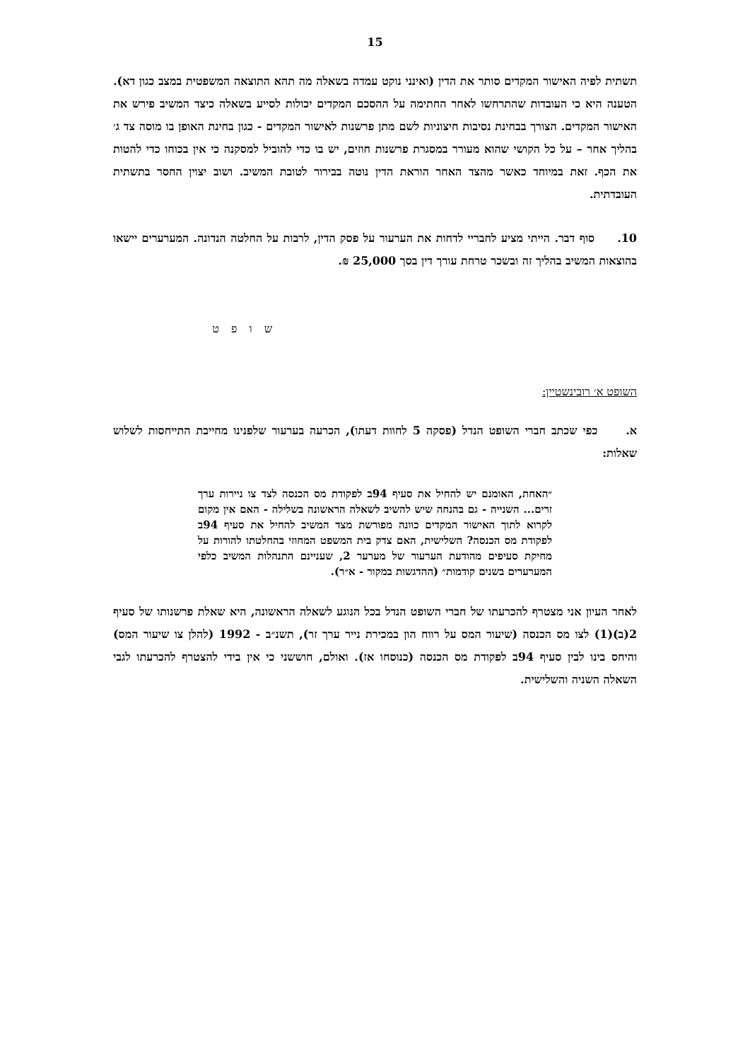15
תשתית לפיה האישור המקדים סותר את הדין (ואינני נוקט עמדה בשאלה מה תהא התוצאה המשפטית במצב כגון דא). הטענה היא כי העובדות שהתרחשו לאחר החתימה על ההסכם המקדים יכולות לסייע בשאלה כיצד המשיב פירש את האישור המקדים. הצורך בבחינת נסיבות חיצוניות לשם מתן פרשנות לאישור המקדים - כגון בחינת האופן בו מוסה צד ג׳ בהליך אחר – על כל הקושי שהוא מעורר במסגרת פרשנות חוזים, יש בו כדי להוביל למסקנה כי אין בכוחו כדי להטות את הכף. זאת במיוחד כאשר מהצד האחר הוראת הדין נוטה בבירור לטובת המשיב. ושוב יצוין החסר בתשתית העובדתית.
10. סוף דבר. הייתי מציע לחבריי לדחות את הערעור על פסק הדין, לרבות על החלטה הנדונה. המערערים יישאו בהוצאות המשיב בהליך זה ובשכר טרחת עורך דין בסך 25,000 ₪.
ש ו פ ט
השופט א׳ רובינשטיין:
א. כפי שכתב חברי השופט הנדל (פסקה 5 לחוות דעתו), הכרעה בערעור שלפנינו מחייבת התייחסות לשלוש שאלות:
״האחת, האומנם יש להחיל את סעיף 94ב לפקודת מס הכנסה לצד צו ניירות ערך זרים... השנייה - גם בהנחה שיש להשיב לשאלה הראשונה בשלילה - האם אין מקום לקרוא לתוך האישור המקדים כוונה מפורשת מצד המשיב להחיל את סעיף 94ב לפקודת מס הכנסה? השלישית, האם צדק בית המשפט המחוזי בהחלטתו להורות על מחיקת סעיפים מהודעת הערעור של מערער 2, שעניינם התנהלות המשיב כלפי המערערים בשנים קודמות״ (ההדגשות במקור - א״ר).
לאחר העיון אני מצטרף להכרעתו של חברי השופט הנדל בכל הנוגע לשאלה הראשונה, היא שאלת פרשנותו של סעיף 2(ב)(1) לצו מס הכנסה (שיעור המס על רווח הון במכירת נייר ערך זר), תשנ״ב - 1992 (להלן צו שיעור המס) והיחס בינו לבין סעיף 94ב לפקודת מס הכנסה (כנוסחו אז). ואולם, חוששני כי אין בידי להצטרף להכרעתו לגבי השאלה השניה והשלישית.